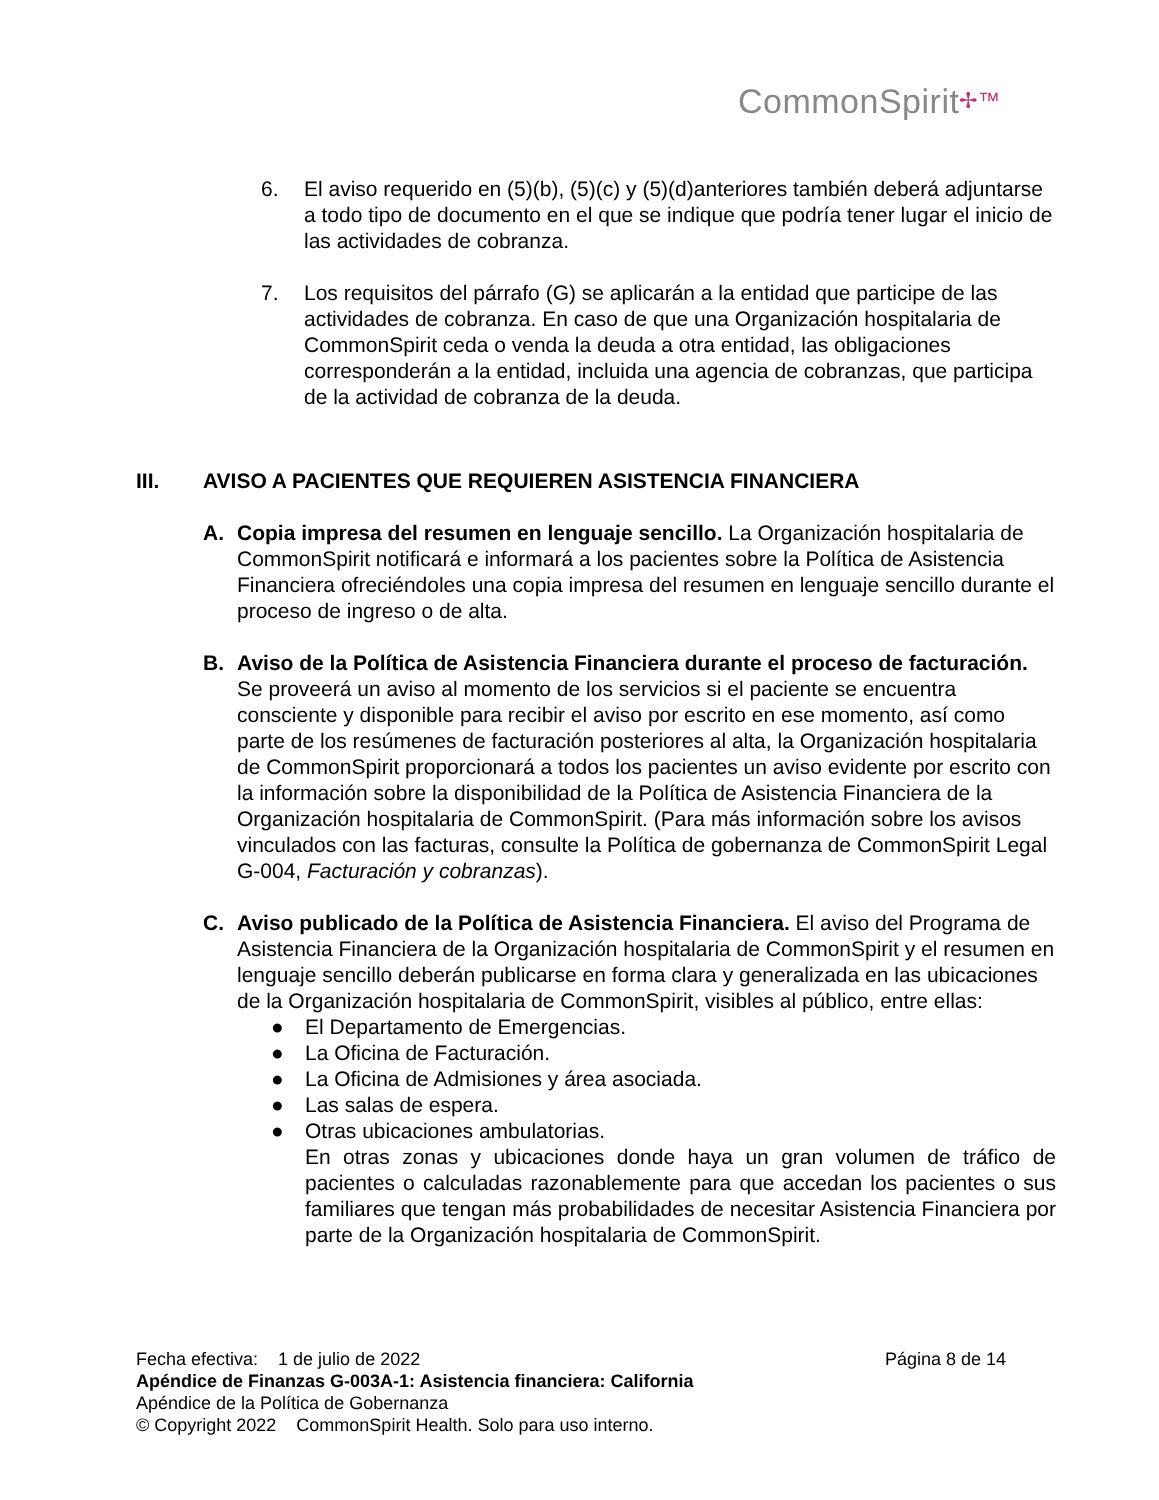CommonSpirit✢™
6. El aviso requerido en (5)(b), (5)(c) y (5)(d)anteriores también deberá adjuntarse a todo tipo de documento en el que se indique que podría tener lugar el inicio de las actividades de cobranza.
7. Los requisitos del párrafo (G) se aplicarán a la entidad que participe de las actividades de cobranza. En caso de que una Organización hospitalaria de CommonSpirit ceda o venda la deuda a otra entidad, las obligaciones corresponderán a la entidad, incluida una agencia de cobranzas, que participa de la actividad de cobranza de la deuda.
III. AVISO A PACIENTES QUE REQUIEREN ASISTENCIA FINANCIERA
A. Copia impresa del resumen en lenguaje sencillo. La Organización hospitalaria de CommonSpirit notificará e informará a los pacientes sobre la Política de Asistencia Financiera ofreciéndoles una copia impresa del resumen en lenguaje sencillo durante el proceso de ingreso o de alta.
B. Aviso de la Política de Asistencia Financiera durante el proceso de facturación. Se proveerá un aviso al momento de los servicios si el paciente se encuentra consciente y disponible para recibir el aviso por escrito en ese momento, así como parte de los resúmenes de facturación posteriores al alta, la Organización hospitalaria de CommonSpirit proporcionará a todos los pacientes un aviso evidente por escrito con la información sobre la disponibilidad de la Política de Asistencia Financiera de la Organización hospitalaria de CommonSpirit. (Para más información sobre los avisos vinculados con las facturas, consulte la Política de gobernanza de CommonSpirit Legal G-004, Facturación y cobranzas).
C. Aviso publicado de la Política de Asistencia Financiera. El aviso del Programa de Asistencia Financiera de la Organización hospitalaria de CommonSpirit y el resumen en lenguaje sencillo deberán publicarse en forma clara y generalizada en las ubicaciones de la Organización hospitalaria de CommonSpirit, visibles al público, entre ellas:
● El Departamento de Emergencias.
● La Oficina de Facturación.
● La Oficina de Admisiones y área asociada.
● Las salas de espera.
● Otras ubicaciones ambulatorias.
En otras zonas y ubicaciones donde haya un gran volumen de tráfico de pacientes o calculadas razonablemente para que accedan los pacientes o sus familiares que tengan más probabilidades de necesitar Asistencia Financiera por parte de la Organización hospitalaria de CommonSpirit.
Fecha efectiva: 1 de julio de 2022 Página 8 de 14
Apéndice de Finanzas G-003A-1: Asistencia financiera: California
Apéndice de la Política de Gobernanza
© Copyright 2022 CommonSpirit Health. Solo para uso interno.